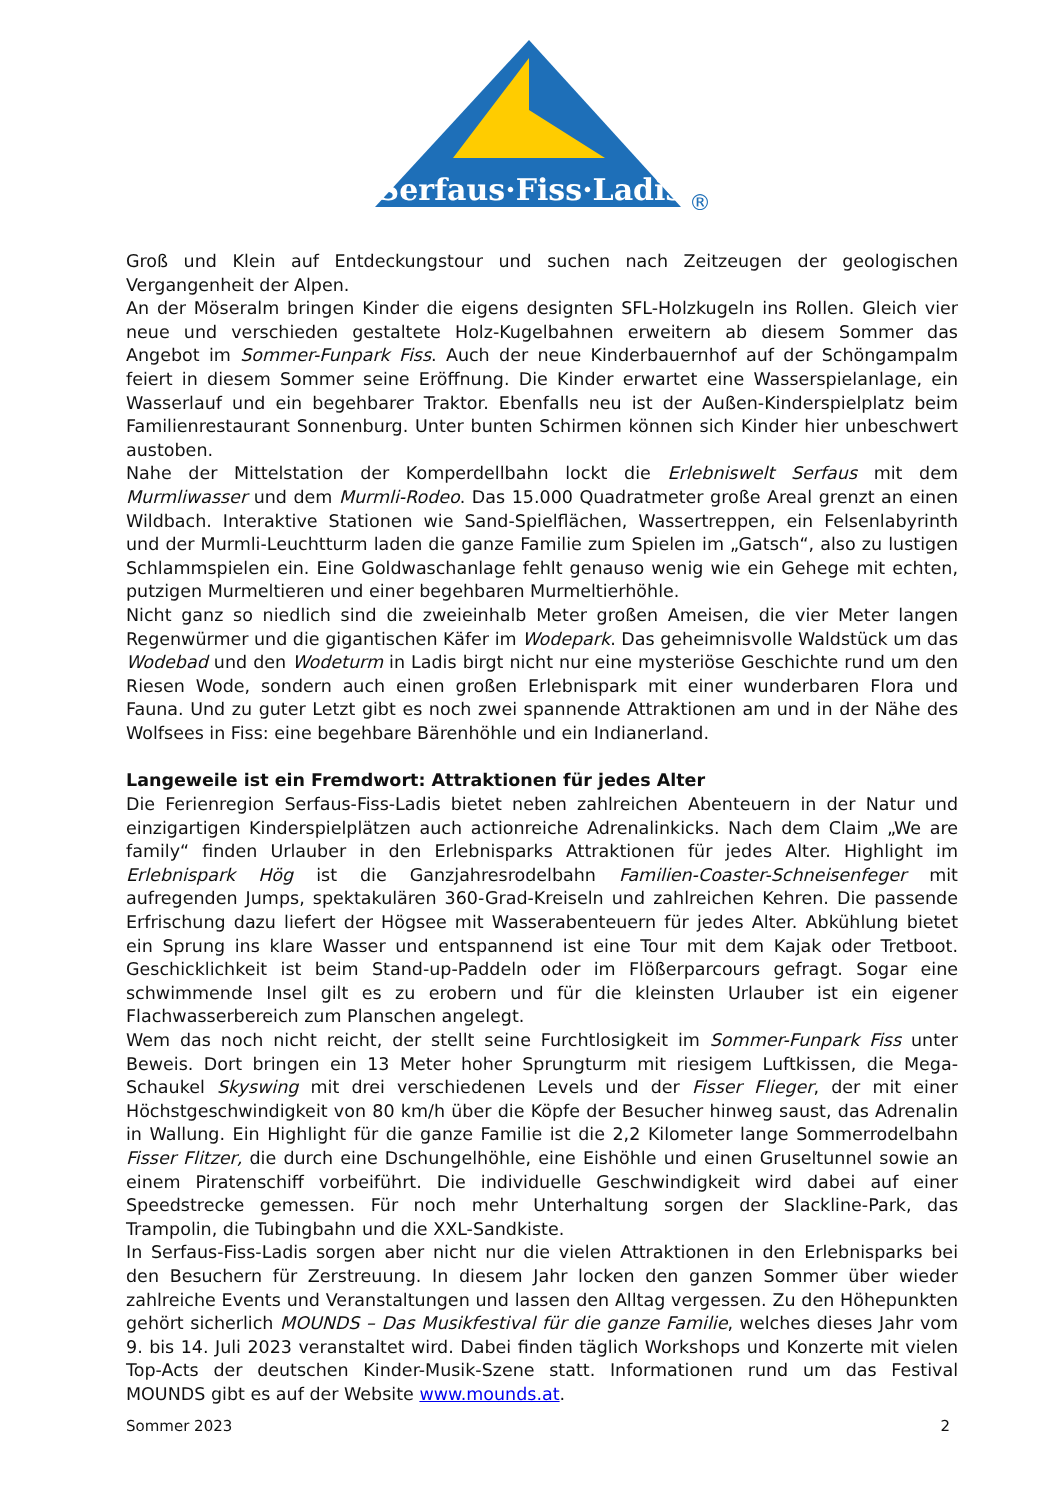Serfaus·Fiss·Ladis
®
Groß und Klein auf Entdeckungstour und suchen nach Zeitzeugen der geologischen Vergangenheit der Alpen.
An der Möseralm bringen Kinder die eigens designten SFL-Holzkugeln ins Rollen. Gleich vier neue und verschieden gestaltete Holz-Kugelbahnen erweitern ab diesem Sommer das Angebot im Sommer-Funpark Fiss. Auch der neue Kinderbauernhof auf der Schöngampalm feiert in diesem Sommer seine Eröffnung. Die Kinder erwartet eine Wasserspielanlage, ein Wasserlauf und ein begehbarer Traktor. Ebenfalls neu ist der Außen-Kinderspielplatz beim Familienrestaurant Sonnenburg. Unter bunten Schirmen können sich Kinder hier unbeschwert austoben.
Nahe der Mittelstation der Komperdellbahn lockt die Erlebniswelt Serfaus mit dem Murmliwasser und dem Murmli-Rodeo. Das 15.000 Quadratmeter große Areal grenzt an einen Wildbach. Interaktive Stationen wie Sand-Spielflächen, Wassertreppen, ein Felsenlabyrinth und der Murmli-Leuchtturm laden die ganze Familie zum Spielen im „Gatsch“, also zu lustigen Schlammspielen ein. Eine Goldwaschanlage fehlt genauso wenig wie ein Gehege mit echten, putzigen Murmeltieren und einer begehbaren Murmeltierhöhle.
Nicht ganz so niedlich sind die zweieinhalb Meter großen Ameisen, die vier Meter langen Regenwürmer und die gigantischen Käfer im Wodepark. Das geheimnisvolle Waldstück um das Wodebad und den Wodeturm in Ladis birgt nicht nur eine mysteriöse Geschichte rund um den Riesen Wode, sondern auch einen großen Erlebnispark mit einer wunderbaren Flora und Fauna. Und zu guter Letzt gibt es noch zwei spannende Attraktionen am und in der Nähe des Wolfsees in Fiss: eine begehbare Bärenhöhle und ein Indianerland.
Langeweile ist ein Fremdwort: Attraktionen für jedes Alter
Die Ferienregion Serfaus-Fiss-Ladis bietet neben zahlreichen Abenteuern in der Natur und einzigartigen Kinderspielplätzen auch actionreiche Adrenalinkicks. Nach dem Claim „We are family“ finden Urlauber in den Erlebnisparks Attraktionen für jedes Alter. Highlight im Erlebnispark Hög ist die Ganzjahresrodelbahn Familien-Coaster-Schneisenfeger mit aufregenden Jumps, spektakulären 360-Grad-Kreiseln und zahlreichen Kehren. Die passende Erfrischung dazu liefert der Högsee mit Wasserabenteuern für jedes Alter. Abkühlung bietet ein Sprung ins klare Wasser und entspannend ist eine Tour mit dem Kajak oder Tretboot. Geschicklichkeit ist beim Stand-up-Paddeln oder im Flößerparcours gefragt. Sogar eine schwimmende Insel gilt es zu erobern und für die kleinsten Urlauber ist ein eigener Flachwasserbereich zum Planschen angelegt.
Wem das noch nicht reicht, der stellt seine Furchtlosigkeit im Sommer-Funpark Fiss unter Beweis. Dort bringen ein 13 Meter hoher Sprungturm mit riesigem Luftkissen, die Mega-Schaukel Skyswing mit drei verschiedenen Levels und der Fisser Flieger, der mit einer Höchstgeschwindigkeit von 80 km/h über die Köpfe der Besucher hinweg saust, das Adrenalin in Wallung. Ein Highlight für die ganze Familie ist die 2,2 Kilometer lange Sommerrodelbahn Fisser Flitzer, die durch eine Dschungelhöhle, eine Eishöhle und einen Gruseltunnel sowie an einem Piratenschiff vorbeiführt. Die individuelle Geschwindigkeit wird dabei auf einer Speedstrecke gemessen. Für noch mehr Unterhaltung sorgen der Slackline-Park, das Trampolin, die Tubingbahn und die XXL-Sandkiste.
In Serfaus-Fiss-Ladis sorgen aber nicht nur die vielen Attraktionen in den Erlebnisparks bei den Besuchern für Zerstreuung. In diesem Jahr locken den ganzen Sommer über wieder zahlreiche Events und Veranstaltungen und lassen den Alltag vergessen. Zu den Höhepunkten gehört sicherlich MOUNDS – Das Musikfestival für die ganze Familie, welches dieses Jahr vom 9. bis 14. Juli 2023 veranstaltet wird. Dabei finden täglich Workshops und Konzerte mit vielen Top-Acts der deutschen Kinder-Musik-Szene statt. Informationen rund um das Festival MOUNDS gibt es auf der Website www.mounds.at.
Sommer 2023 2